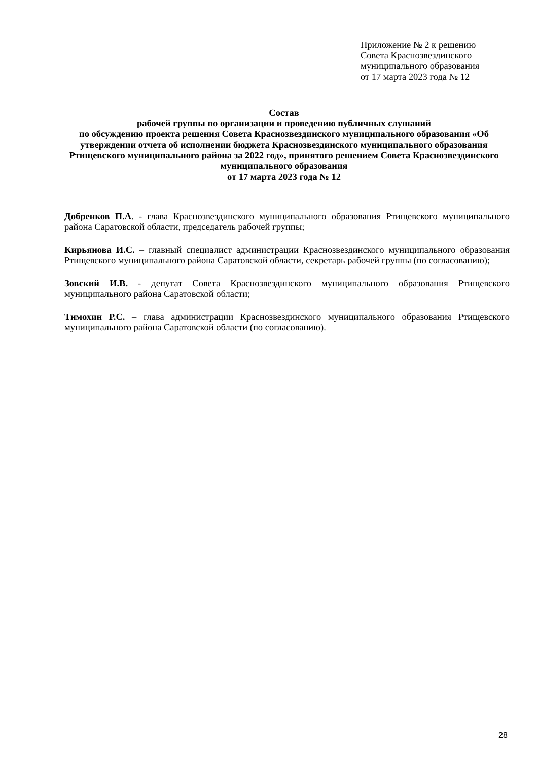Приложение № 2 к решению
Совета Краснозвездинского
муниципального образования
от 17 марта 2023 года № 12
Состав
рабочей группы по организации и проведению публичных слушаний
по обсуждению проекта решения Совета Краснозвездинского муниципального образования «Об утверждении отчета об исполнении бюджета Краснозвездинского муниципального образования Ртищевского муниципального района за 2022 год», принятого решением Совета Краснозвездинского муниципального образования
от 17 марта 2023 года № 12
Добренков П.А. - глава Краснозвездинского муниципального образования Ртищевского муниципального района Саратовской области, председатель рабочей группы;
Кирьянова И.С. – главный специалист администрации Краснозвездинского муниципального образования Ртищевского муниципального района Саратовской области, секретарь рабочей группы (по согласованию);
Зовский И.В. - депутат Совета Краснозвездинского муниципального образования Ртищевского муниципального района Саратовской области;
Тимохин Р.С. – глава администрации Краснозвездинского муниципального образования Ртищевского муниципального района Саратовской области (по согласованию).
28